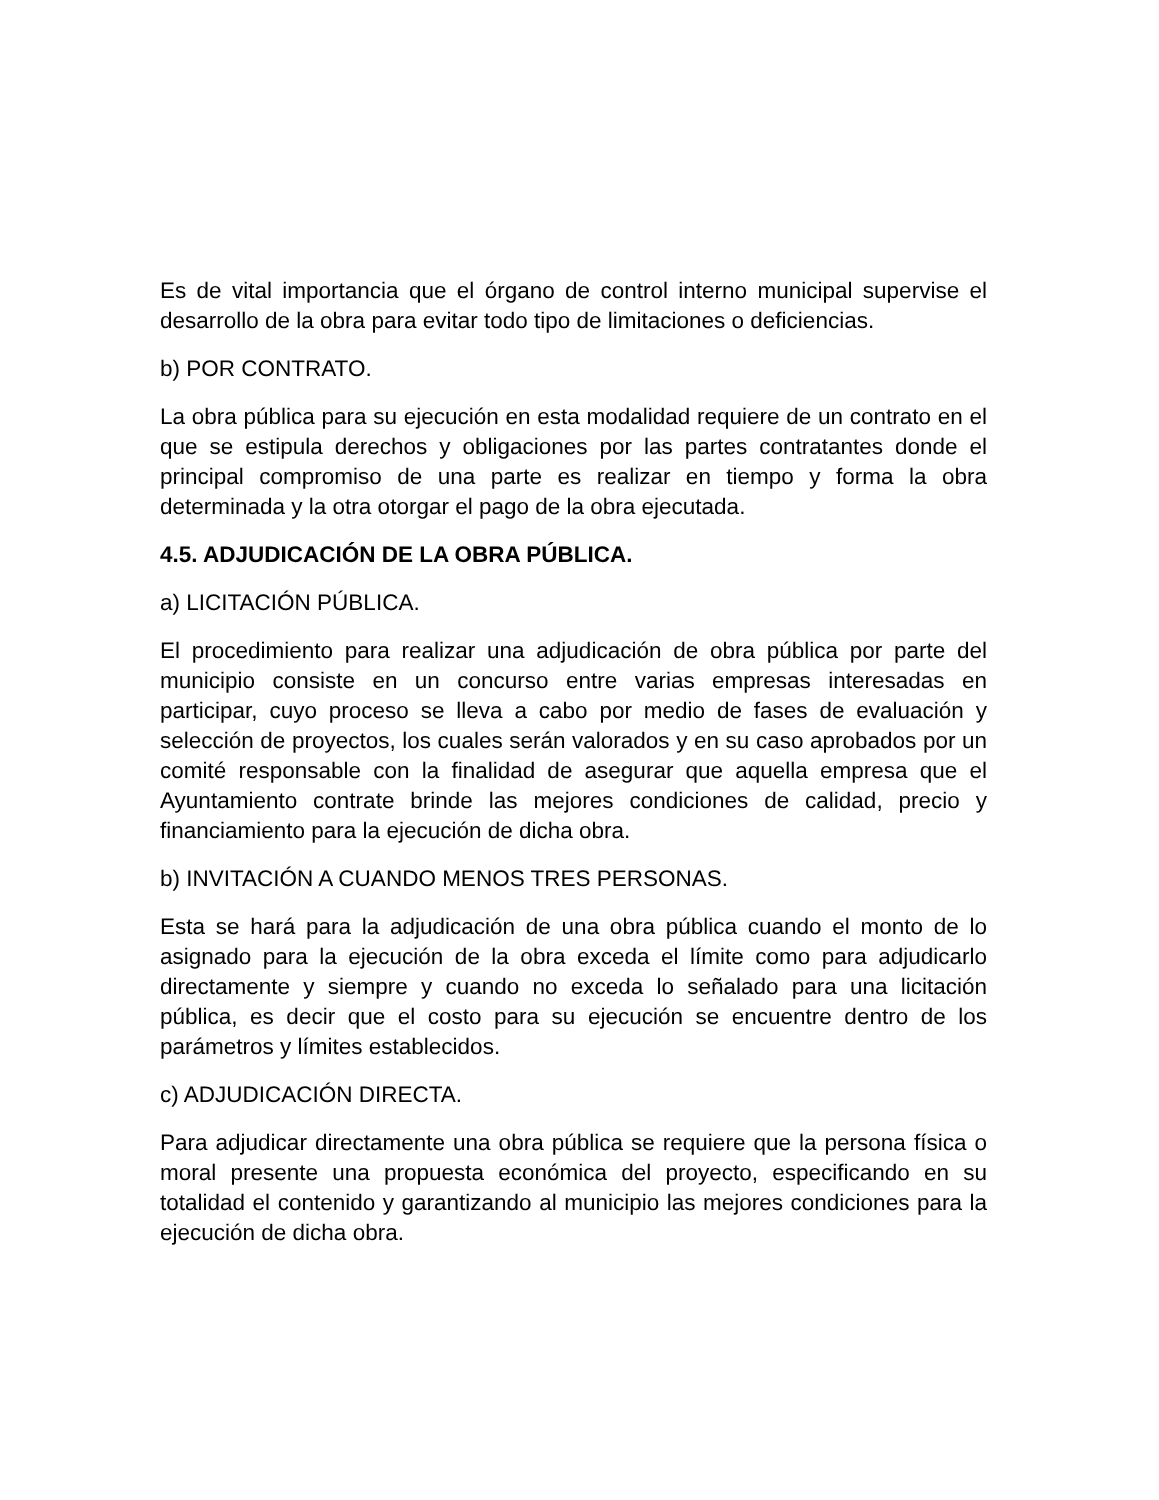Es de vital importancia que el órgano de control interno municipal supervise el desarrollo de la obra para evitar todo tipo de limitaciones o deficiencias.
b) POR CONTRATO.
La obra pública para su ejecución en esta modalidad requiere de un contrato en el que se estipula derechos y obligaciones por las partes contratantes donde el principal compromiso de una parte es realizar en tiempo y forma la obra determinada y la otra otorgar el pago de la obra ejecutada.
4.5. ADJUDICACIÓN DE LA OBRA PÚBLICA.
a) LICITACIÓN PÚBLICA.
El procedimiento para realizar una adjudicación de obra pública por parte del municipio consiste en un concurso entre varias empresas interesadas en participar, cuyo proceso se lleva a cabo por medio de fases de evaluación y selección de proyectos, los cuales serán valorados y en su caso aprobados por un comité responsable con la finalidad de asegurar que aquella empresa que el Ayuntamiento contrate brinde las mejores condiciones de calidad, precio y financiamiento para la ejecución de dicha obra.
b) INVITACIÓN A CUANDO MENOS TRES PERSONAS.
Esta se hará para la adjudicación de una obra pública cuando el monto de lo asignado para la ejecución de la obra exceda el límite como para adjudicarlo directamente y siempre y cuando no exceda lo señalado para una licitación pública, es decir que el costo para su ejecución se encuentre dentro de los parámetros y límites establecidos.
c) ADJUDICACIÓN DIRECTA.
Para adjudicar directamente una obra pública se requiere que la persona física o moral presente una propuesta económica del proyecto, especificando en su totalidad el contenido y garantizando al municipio las mejores condiciones para la ejecución de dicha obra.